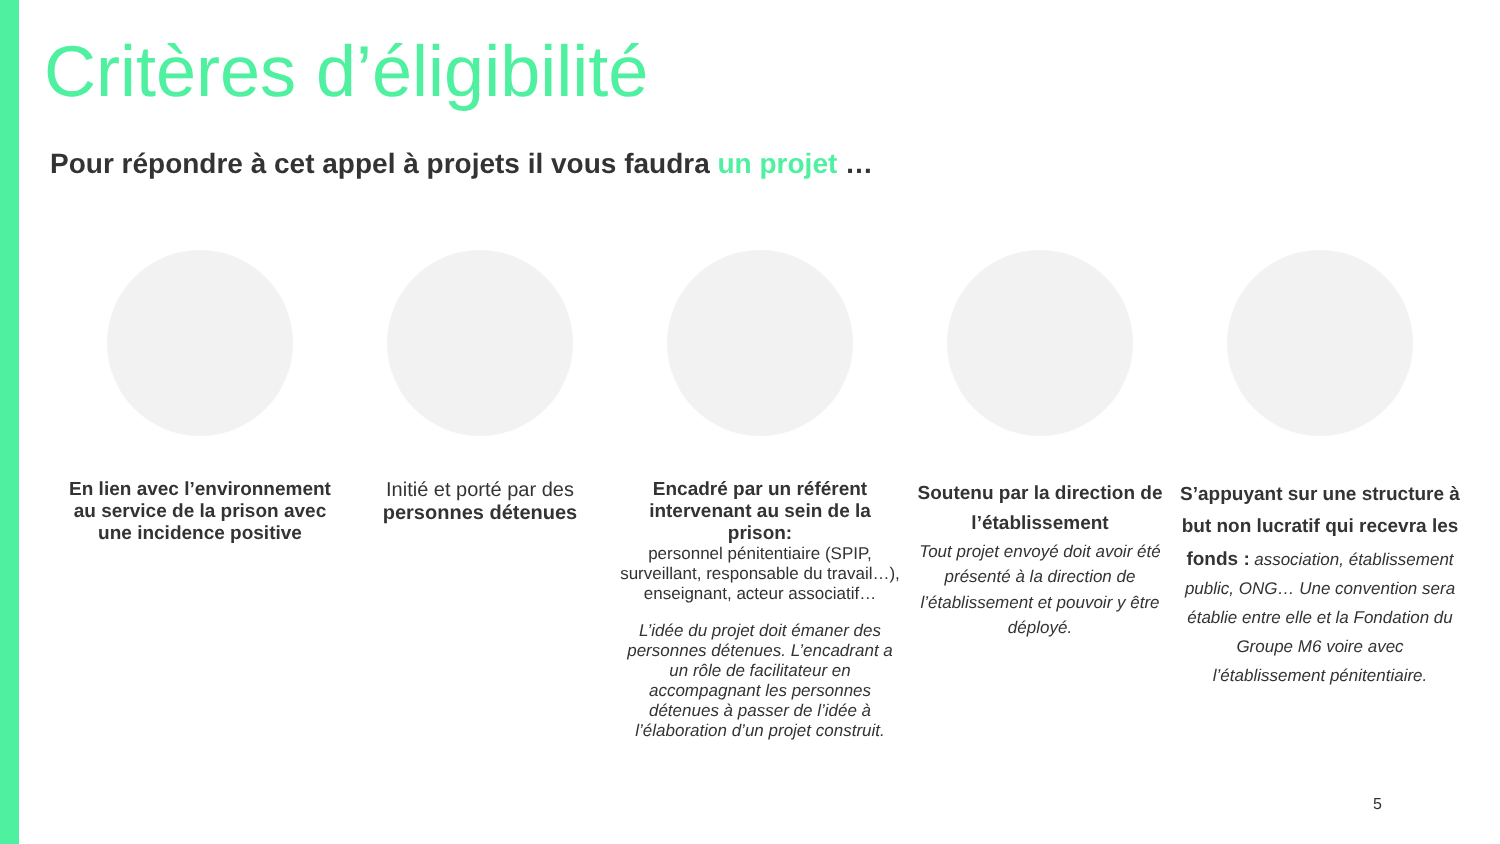Critères d’éligibilité
Pour répondre à cet appel à projets il vous faudra un projet …
En lien avec l’environnement au service de la prison avec une incidence positive
Initié et porté par des
personnes détenues
Encadré par un référent intervenant au sein de la prison:
personnel pénitentiaire (SPIP, surveillant, responsable du travail…), enseignant, acteur associatif…
L’idée du projet doit émaner des personnes détenues. L’encadrant a un rôle de facilitateur en accompagnant les personnes détenues à passer de l’idée à l’élaboration d’un projet construit.
Soutenu par la direction de l’établissement
Tout projet envoyé doit avoir été présenté à la direction de l’établissement et pouvoir y être déployé.
S’appuyant sur une structure à but non lucratif qui recevra les fonds : association, établissement public, ONG… Une convention sera établie entre elle et la Fondation du Groupe M6 voire avec l’établissement pénitentiaire.
5